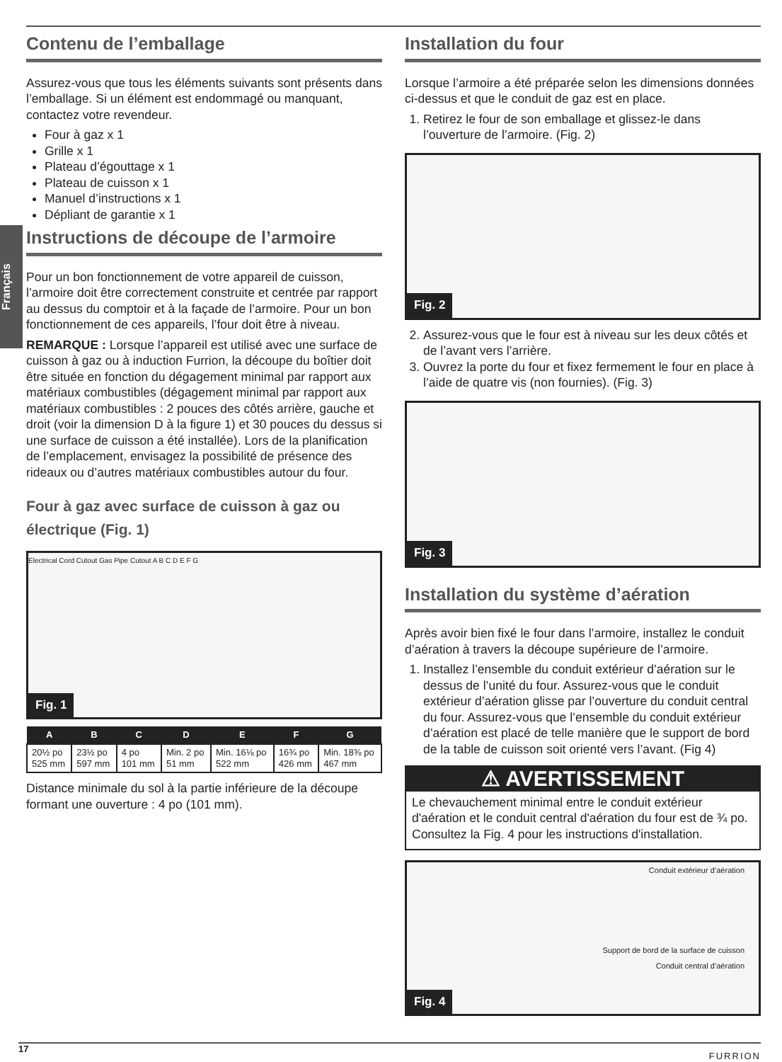Français
Contenu de l’emballage
Assurez-vous que tous les éléments suivants sont présents dans l’emballage. Si un élément est endommagé ou manquant, contactez votre revendeur.
Four à gaz x 1
Grille x 1
Plateau d’égouttage x 1
Plateau de cuisson x 1
Manuel d’instructions x 1
Dépliant de garantie x 1
Instructions de découpe de l’armoire
Pour un bon fonctionnement de votre appareil de cuisson, l’armoire doit être correctement construite et centrée par rapport au dessus du comptoir et à la façade de l’armoire. Pour un bon fonctionnement de ces appareils, l’four doit être à niveau.
REMARQUE : Lorsque l’appareil est utilisé avec une surface de cuisson à gaz ou à induction Furrion, la découpe du boîtier doit être située en fonction du dégagement minimal par rapport aux matériaux combustibles (dégagement minimal par rapport aux matériaux combustibles : 2 pouces des côtés arrière, gauche et droit (voir la dimension D à la figure 1) et 30 pouces du dessus si une surface de cuisson a été installée). Lors de la planification de l’emplacement, envisagez la possibilité de présence des rideaux ou d’autres matériaux combustibles autour du four.
Four à gaz avec surface de cuisson à gaz ou électrique (Fig. 1)
Electrical Cord Cutout Gas Pipe Cutout A B C D E F G
Fig. 1
| A | B | C | D | E | F | G |
| --- | --- | --- | --- | --- | --- | --- |
| 20½ po 525 mm | 23½ po 597 mm | 4 po 101 mm | Min. 2 po 51 mm | Min. 16⅛ po 522 mm | 16¾ po 426 mm | Min. 18⅜ po 467 mm |
Distance minimale du sol à la partie inférieure de la découpe formant une ouverture : 4 po (101 mm).
Installation du four
Lorsque l’armoire a été préparée selon les dimensions données ci-dessus et que le conduit de gaz est en place.
1. Retirez le four de son emballage et glissez-le dans l’ouverture de l’armoire. (Fig. 2)
Fig. 2
2. Assurez-vous que le four est à niveau sur les deux côtés et de l’avant vers l’arrière.
3. Ouvrez la porte du four et fixez fermement le four en place à l’aide de quatre vis (non fournies). (Fig. 3)
Fig. 3
Installation du système d’aération
Après avoir bien fixé le four dans l’armoire, installez le conduit d’aération à travers la découpe supérieure de l’armoire.
1. Installez l’ensemble du conduit extérieur d’aération sur le dessus de l’unité du four. Assurez-vous que le conduit extérieur d’aération glisse par l’ouverture du conduit central du four. Assurez-vous que l’ensemble du conduit extérieur d’aération est placé de telle manière que le support de bord de la table de cuisson soit orienté vers l’avant. (Fig 4)
⚠ AVERTISSEMENT
Le chevauchement minimal entre le conduit extérieur d'aération et le conduit central d'aération du four est de ¾ po. Consultez la Fig. 4 pour les instructions d'installation.
Conduit extérieur d’aération
Support de bord de la surface de cuisson
Conduit central d’aération
Fig. 4
17 FURRION